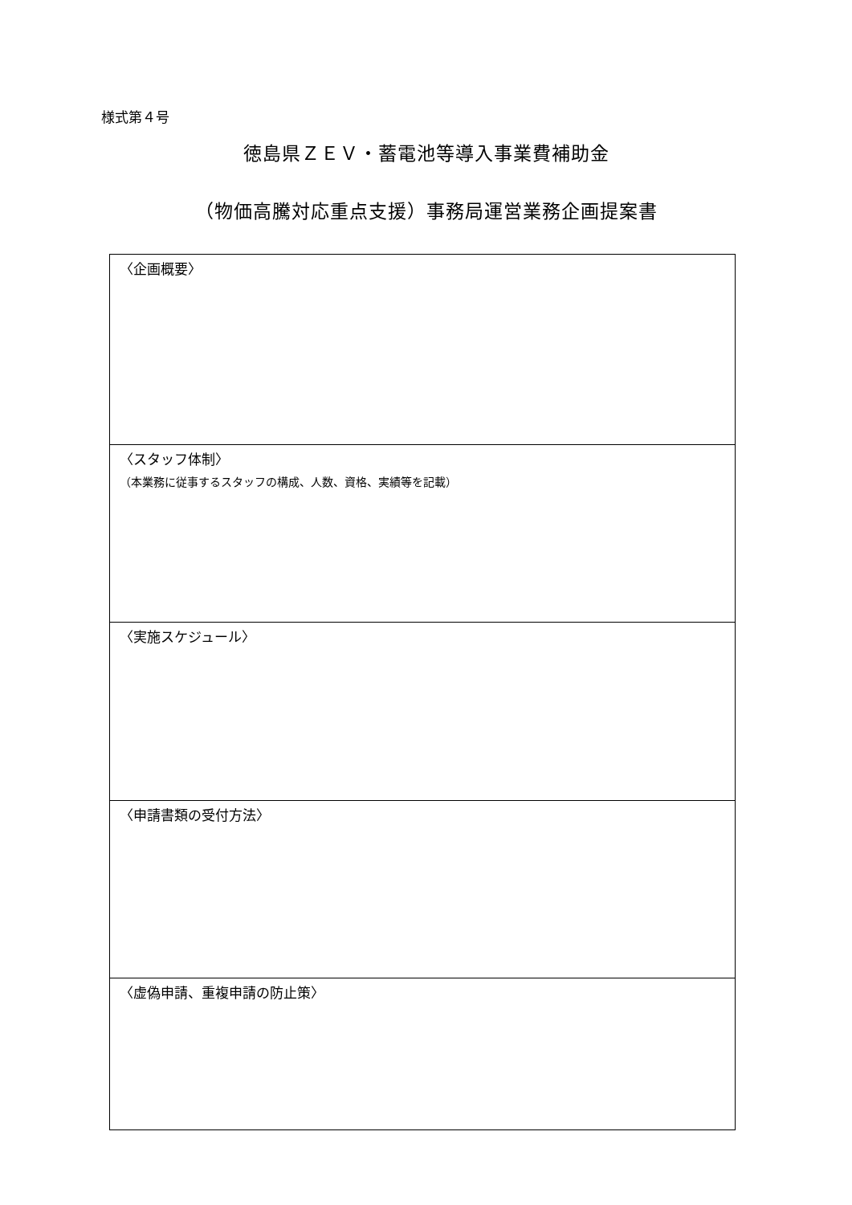様式第４号
徳島県ＺＥＶ・蓄電池等導入事業費補助金
（物価高騰対応重点支援）事務局運営業務企画提案書
| 〈企画概要〉 |
| 〈スタッフ体制〉 （本業務に従事するスタッフの構成、人数、資格、実績等を記載） |
| 〈実施スケジュール〉 |
| 〈申請書類の受付方法〉 |
| 〈虚偽申請、重複申請の防止策〉 |